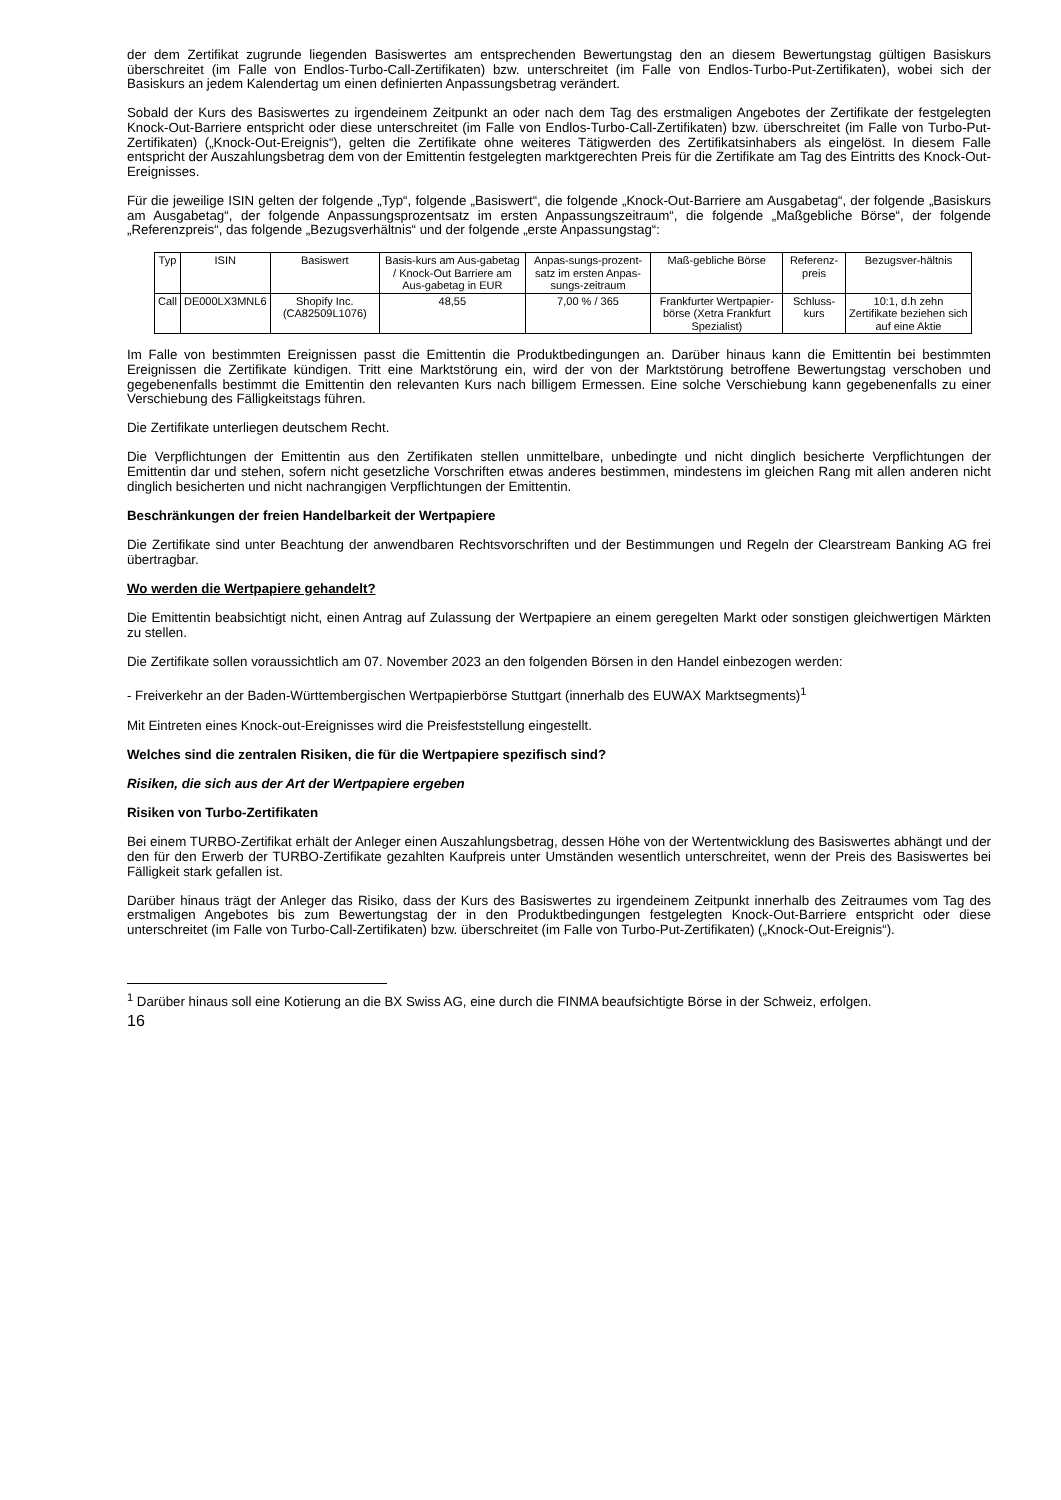der dem Zertifikat zugrunde liegenden Basiswertes am entsprechenden Bewertungstag den an diesem Bewertungstag gültigen Basiskurs überschreitet (im Falle von Endlos-Turbo-Call-Zertifikaten) bzw. unterschreitet (im Falle von Endlos-Turbo-Put-Zertifikaten), wobei sich der Basiskurs an jedem Kalendertag um einen definierten Anpassungsbetrag verändert.
Sobald der Kurs des Basiswertes zu irgendeinem Zeitpunkt an oder nach dem Tag des erstmaligen Angebotes der Zertifikate der festgelegten Knock-Out-Barriere entspricht oder diese unterschreitet (im Falle von Endlos-Turbo-Call-Zertifikaten) bzw. überschreitet (im Falle von Turbo-Put-Zertifikaten) („Knock-Out-Ereignis“), gelten die Zertifikate ohne weiteres Tätigwerden des Zertifikatsinhabers als eingelöst. In diesem Falle entspricht der Auszahlungsbetrag dem von der Emittentin festgelegten marktgerechten Preis für die Zertifikate am Tag des Eintritts des Knock-Out-Ereignisses.
Für die jeweilige ISIN gelten der folgende „Typ“, folgende „Basiswert“, die folgende „Knock-Out-Barriere am Ausgabetag“, der folgende „Basiskurs am Ausgabetag“, der folgende Anpassungsprozentsatz im ersten Anpassungszeitraum“, die folgende „Maßgebliche Börse“, der folgende „Referenzpreis“, das folgende „Bezugsverhältnis“ und der folgende „erste Anpassungstag“:
| Typ | ISIN | Basiswert | Basis-kurs am Aus-gabetag / Knock-Out Barriere am Aus-gabetag in EUR | Anpas-sungs-prozent-satz im ersten Anpas-sungs-zeitraum | Maß-gebliche Börse | Referenz-preis | Bezugsver-hältnis |
| --- | --- | --- | --- | --- | --- | --- | --- |
| Call | DE000LX3MNL6 | Shopify Inc. (CA82509L1076) | 48,55 | 7,00 % / 365 | Frankfurter Wertpapier-börse (Xetra Frankfurt Spezialist) | Schluss-kurs | 10:1, d.h zehn Zertifikate beziehen sich auf eine Aktie |
Im Falle von bestimmten Ereignissen passt die Emittentin die Produktbedingungen an. Darüber hinaus kann die Emittentin bei bestimmten Ereignissen die Zertifikate kündigen. Tritt eine Marktstörung ein, wird der von der Marktstörung betroffene Bewertungstag verschoben und gegebenenfalls bestimmt die Emittentin den relevanten Kurs nach billigem Ermessen. Eine solche Verschiebung kann gegebenenfalls zu einer Verschiebung des Fälligkeitstags führen.
Die Zertifikate unterliegen deutschem Recht.
Die Verpflichtungen der Emittentin aus den Zertifikaten stellen unmittelbare, unbedingte und nicht dinglich besicherte Verpflichtungen der Emittentin dar und stehen, sofern nicht gesetzliche Vorschriften etwas anderes bestimmen, mindestens im gleichen Rang mit allen anderen nicht dinglich besicherten und nicht nachrangigen Verpflichtungen der Emittentin.
Beschränkungen der freien Handelbarkeit der Wertpapiere
Die Zertifikate sind unter Beachtung der anwendbaren Rechtsvorschriften und der Bestimmungen und Regeln der Clearstream Banking AG frei übertragbar.
Wo werden die Wertpapiere gehandelt?
Die Emittentin beabsichtigt nicht, einen Antrag auf Zulassung der Wertpapiere an einem geregelten Markt oder sonstigen gleichwertigen Märkten zu stellen.
Die Zertifikate sollen voraussichtlich am 07. November 2023 an den folgenden Börsen in den Handel einbezogen werden:
- Freiverkehr an der Baden-Württembergischen Wertpapierbörse Stuttgart (innerhalb des EUWAX Marktsegments)<sup>1</sup>
Mit Eintreten eines Knock-out-Ereignisses wird die Preisfeststellung eingestellt.
Welches sind die zentralen Risiken, die für die Wertpapiere spezifisch sind?
Risiken, die sich aus der Art der Wertpapiere ergeben
Risiken von Turbo-Zertifikaten
Bei einem TURBO-Zertifikat erhält der Anleger einen Auszahlungsbetrag, dessen Höhe von der Wertentwicklung des Basiswertes abhängt und der den für den Erwerb der TURBO-Zertifikate gezahlten Kaufpreis unter Umständen wesentlich unterschreitet, wenn der Preis des Basiswertes bei Fälligkeit stark gefallen ist.
Darüber hinaus trägt der Anleger das Risiko, dass der Kurs des Basiswertes zu irgendeinem Zeitpunkt innerhalb des Zeitraumes vom Tag des erstmaligen Angebotes bis zum Bewertungstag der in den Produktbedingungen festgelegten Knock-Out-Barriere entspricht oder diese unterschreitet (im Falle von Turbo-Call-Zertifikaten) bzw. überschreitet (im Falle von Turbo-Put-Zertifikaten) („Knock-Out-Ereignis“).
<sup>1</sup> Darüber hinaus soll eine Kotierung an die BX Swiss AG, eine durch die FINMA beaufsichtigte Börse in der Schweiz, erfolgen.
16